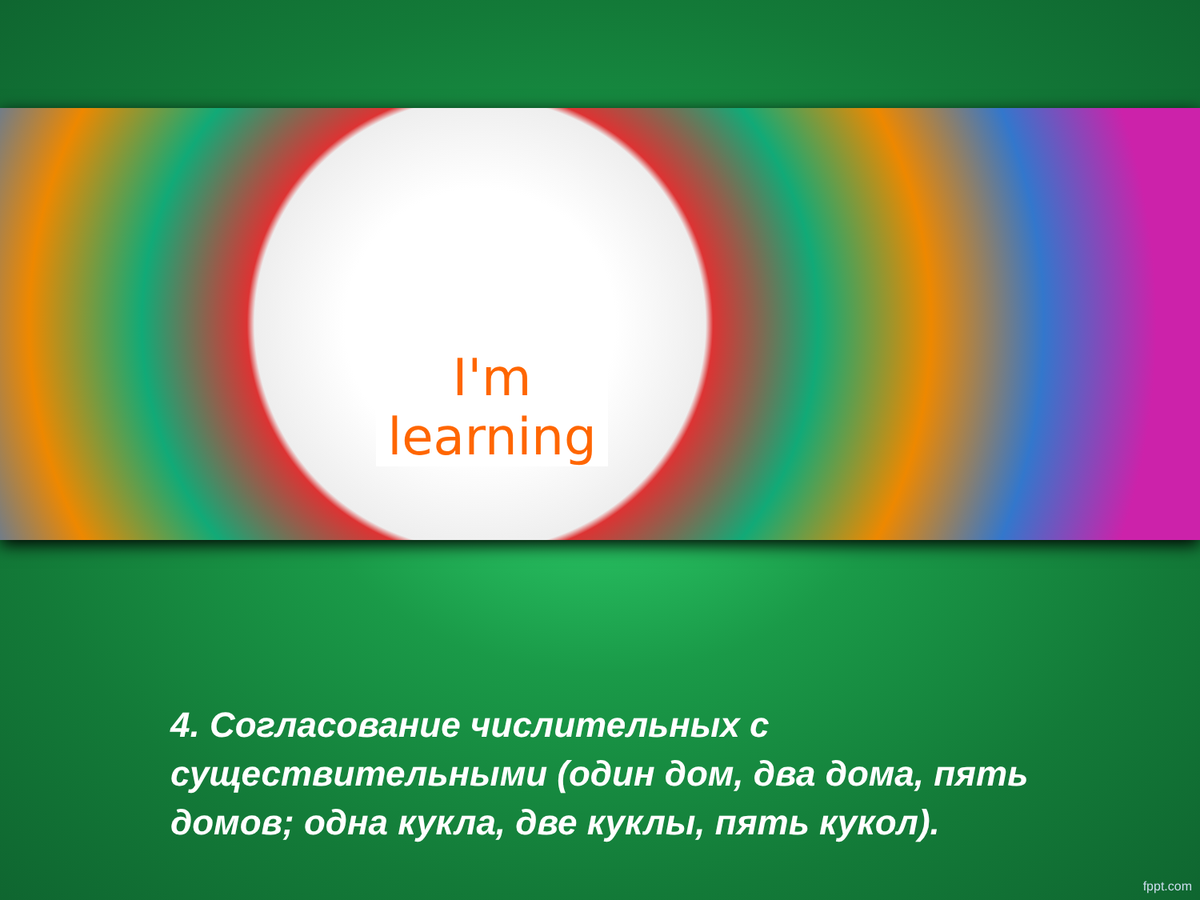I'm
learning
4. Согласование числительных с существительными (один дом, два дома, пять домов; одна кукла, две куклы, пять кукол).
fppt.com